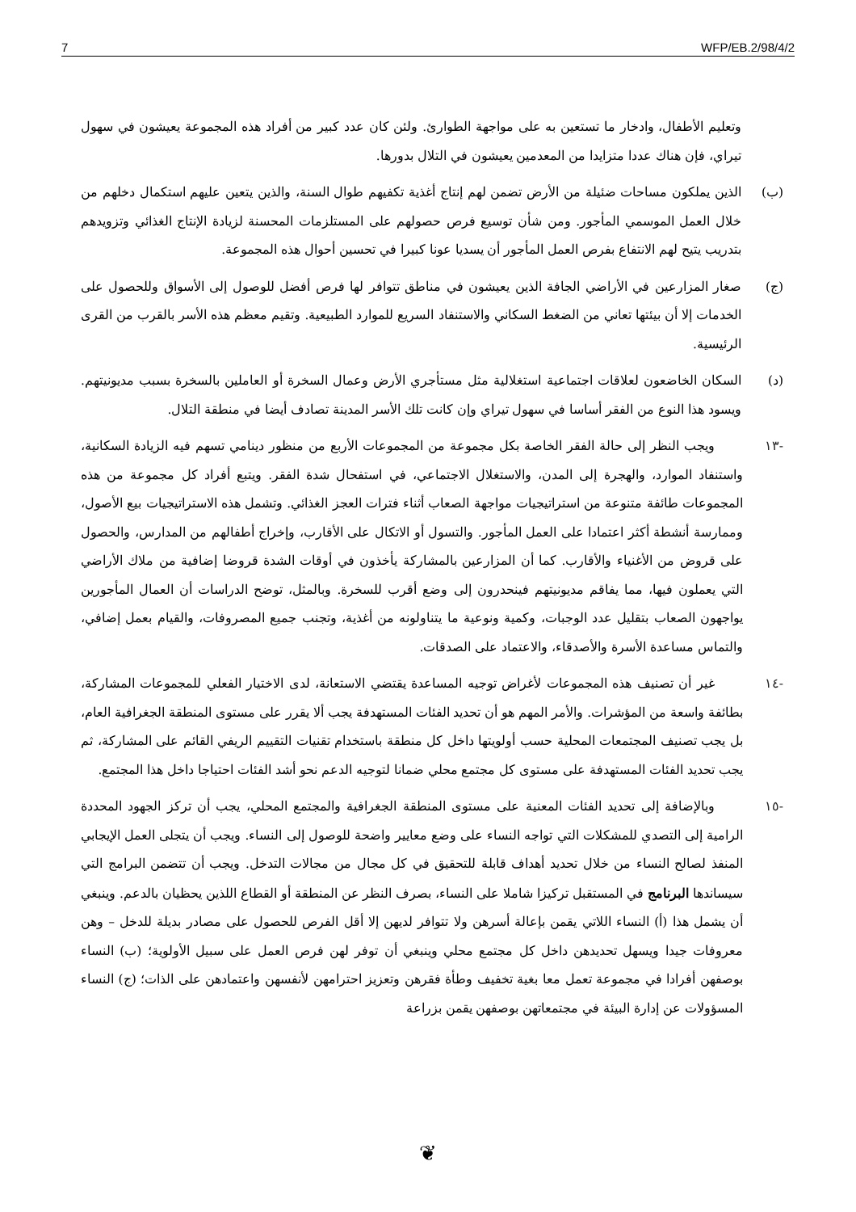7 WFP/EB.2/98/4/2
وتعليم الأطفال، وادخار ما تستعين به على مواجهة الطوارئ. ولئن كان عدد كبير من أفراد هذه المجموعة يعيشون في سهول تيراي، فإن هناك عددا متزايدا من المعدمين يعيشون في التلال بدورها.
(ب) الذين يملكون مساحات ضئيلة من الأرض تضمن لهم إنتاج أغذية تكفيهم طوال السنة، والذين يتعين عليهم استكمال دخلهم من خلال العمل الموسمي المأجور. ومن شأن توسيع فرص حصولهم على المستلزمات المحسنة لزيادة الإنتاج الغذائي وتزويدهم بتدريب يتيح لهم الانتفاع بفرص العمل المأجور أن يسديا عونا كبيرا في تحسين أحوال هذه المجموعة.
(ج) صغار المزارعين في الأراضي الجافة الذين يعيشون في مناطق تتوافر لها فرص أفضل للوصول إلى الأسواق وللحصول على الخدمات إلا أن بيئتها تعاني من الضغط السكاني والاستنفاد السريع للموارد الطبيعية. وتقيم معظم هذه الأسر بالقرب من القرى الرئيسية.
(د) السكان الخاضعون لعلاقات اجتماعية استغلالية مثل مستأجري الأرض وعمال السخرة أو العاملين بالسخرة بسبب مديونيتهم. ويسود هذا النوع من الفقر أساسا في سهول تيراي وإن كانت تلك الأسر المدينة تصادف أيضا في منطقة التلال.
-١٣ ويجب النظر إلى حالة الفقر الخاصة بكل مجموعة من المجموعات الأربع من منظور دينامي تسهم فيه الزيادة السكانية، واستنفاد الموارد، والهجرة إلى المدن، والاستغلال الاجتماعي، في استفحال شدة الفقر. ويتبع أفراد كل مجموعة من هذه المجموعات طائفة متنوعة من استراتيجيات مواجهة الصعاب أثناء فترات العجز الغذائي. وتشمل هذه الاستراتيجيات بيع الأصول، وممارسة أنشطة أكثر اعتمادا على العمل المأجور. والتسول أو الاتكال على الأقارب، وإخراج أطفالهم من المدارس، والحصول على قروض من الأغنياء والأقارب. كما أن المزارعين بالمشاركة يأخذون في أوقات الشدة قروضا إضافية من ملاك الأراضي التي يعملون فيها، مما يفاقم مديونيتهم فينحدرون إلى وضع أقرب للسخرة. وبالمثل، توضح الدراسات أن العمال المأجورين يواجهون الصعاب بتقليل عدد الوجبات، وكمية ونوعية ما يتناولونه من أغذية، وتجنب جميع المصروفات، والقيام بعمل إضافي، والتماس مساعدة الأسرة والأصدقاء، والاعتماد على الصدقات.
-١٤ غير أن تصنيف هذه المجموعات لأغراض توجيه المساعدة يقتضي الاستعانة، لدى الاختيار الفعلي للمجموعات المشاركة، بطائفة واسعة من المؤشرات. والأمر المهم هو أن تحديد الفئات المستهدفة يجب ألا يقرر على مستوى المنطقة الجغرافية العام، بل يجب تصنيف المجتمعات المحلية حسب أولويتها داخل كل منطقة باستخدام تقنيات التقييم الريفي القائم على المشاركة، ثم يجب تحديد الفئات المستهدفة على مستوى كل مجتمع محلي ضمانا لتوجيه الدعم نحو أشد الفئات احتياجا داخل هذا المجتمع.
-١٥ وبالإضافة إلى تحديد الفئات المعنية على مستوى المنطقة الجغرافية والمجتمع المحلي، يجب أن تركز الجهود المحددة الرامية إلى التصدي للمشكلات التي تواجه النساء على وضع معايير واضحة للوصول إلى النساء. ويجب أن يتجلى العمل الإيجابي المنفذ لصالح النساء من خلال تحديد أهداف قابلة للتحقيق في كل مجال من مجالات التدخل. ويجب أن تتضمن البرامج التي سيساندها البرنامج في المستقبل تركيزا شاملا على النساء، بصرف النظر عن المنطقة أو القطاع اللذين يحظيان بالدعم. وينبغي أن يشمل هذا (أ) النساء اللاتي يقمن بإعالة أسرهن ولا تتوافر لديهن إلا أقل الفرص للحصول على مصادر بديلة للدخل – وهن معروفات جيدا ويسهل تحديدهن داخل كل مجتمع محلي وينبغي أن توفر لهن فرص العمل على سبيل الأولوية؛ (ب) النساء بوصفهن أفرادا في مجموعة تعمل معا بغية تخفيف وطأة فقرهن وتعزيز احترامهن لأنفسهن واعتمادهن على الذات؛ (ج) النساء المسؤولات عن إدارة البيئة في مجتمعاتهن بوصفهن يقمن بزراعة
❦